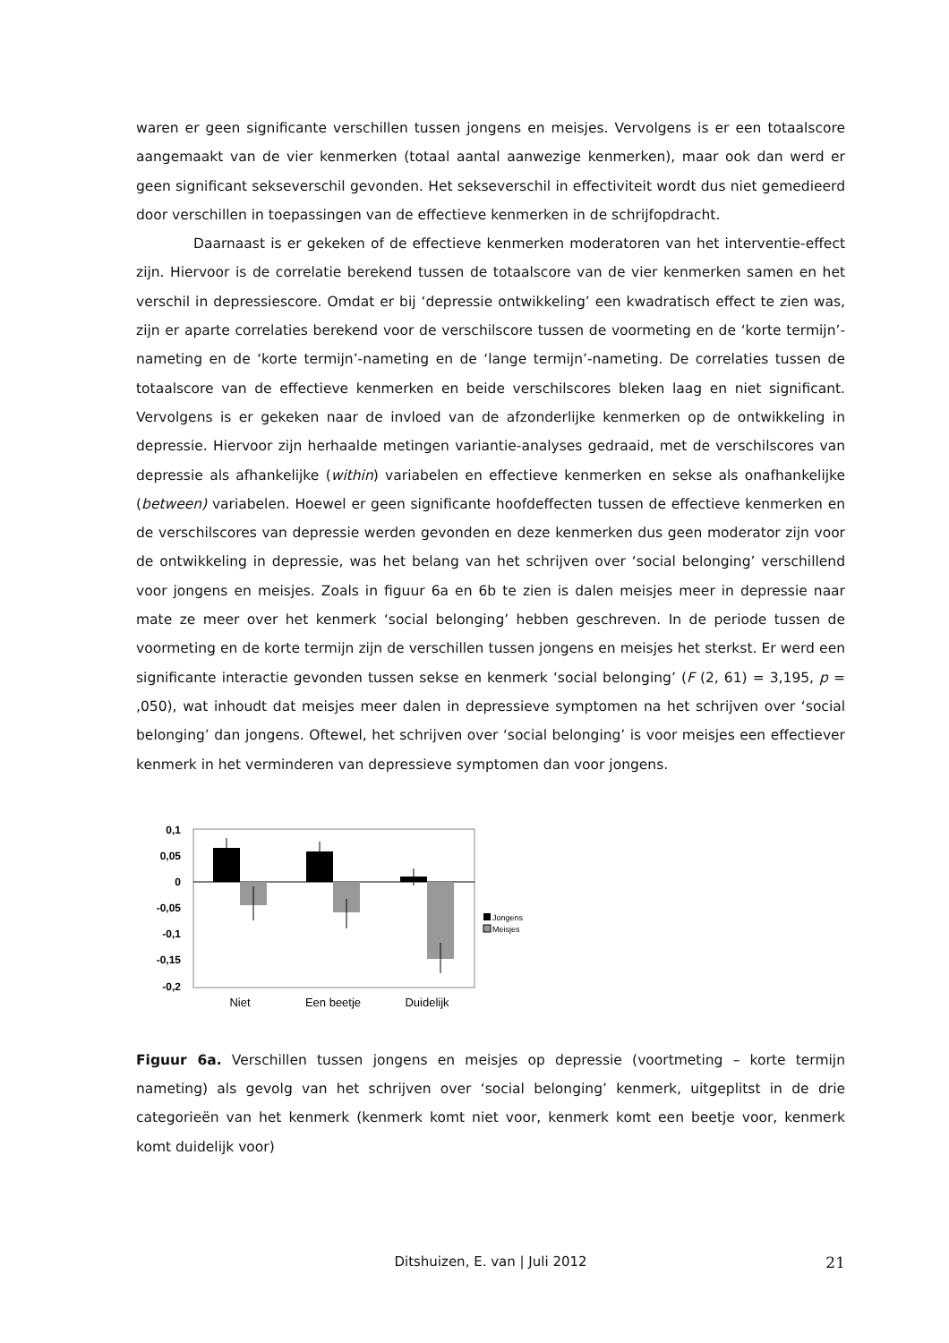waren er geen significante verschillen tussen jongens en meisjes. Vervolgens is er een totaalscore aangemaakt van de vier kenmerken (totaal aantal aanwezige kenmerken), maar ook dan werd er geen significant sekseverschil gevonden. Het sekseverschil in effectiviteit wordt dus niet gemedieerd door verschillen in toepassingen van de effectieve kenmerken in de schrijfopdracht.
Daarnaast is er gekeken of de effectieve kenmerken moderatoren van het interventie-effect zijn. Hiervoor is de correlatie berekend tussen de totaalscore van de vier kenmerken samen en het verschil in depressiescore. Omdat er bij ‘depressie ontwikkeling’ een kwadratisch effect te zien was, zijn er aparte correlaties berekend voor de verschilscore tussen de voormeting en de ‘korte termijn’-nameting en de ‘korte termijn’-nameting en de ‘lange termijn’-nameting. De correlaties tussen de totaalscore van de effectieve kenmerken en beide verschilscores bleken laag en niet significant. Vervolgens is er gekeken naar de invloed van de afzonderlijke kenmerken op de ontwikkeling in depressie. Hiervoor zijn herhaalde metingen variantie-analyses gedraaid, met de verschilscores van depressie als afhankelijke (within) variabelen en effectieve kenmerken en sekse als onafhankelijke (between) variabelen. Hoewel er geen significante hoofdeffecten tussen de effectieve kenmerken en de verschilscores van depressie werden gevonden en deze kenmerken dus geen moderator zijn voor de ontwikkeling in depressie, was het belang van het schrijven over ‘social belonging’ verschillend voor jongens en meisjes. Zoals in figuur 6a en 6b te zien is dalen meisjes meer in depressie naar mate ze meer over het kenmerk ‘social belonging’ hebben geschreven. In de periode tussen de voormeting en de korte termijn zijn de verschillen tussen jongens en meisjes het sterkst. Er werd een significante interactie gevonden tussen sekse en kenmerk ‘social belonging’ (F (2, 61) = 3,195, p = ,050), wat inhoudt dat meisjes meer dalen in depressieve symptomen na het schrijven over ‘social belonging’ dan jongens. Oftewel, het schrijven over ‘social belonging’ is voor meisjes een effectiever kenmerk in het verminderen van depressieve symptomen dan voor jongens.
0,1
0,05
0
-0,05
-0,1
-0,15
-0,2
Niet
Een beetje
Duidelijk
Jongens
Meisjes
Figuur 6a. Verschillen tussen jongens en meisjes op depressie (voortmeting – korte termijn nameting) als gevolg van het schrijven over ‘social belonging’ kenmerk, uitgeplitst in de drie categorieën van het kenmerk (kenmerk komt niet voor, kenmerk komt een beetje voor, kenmerk komt duidelijk voor)
Ditshuizen, E. van | Juli 2012
21